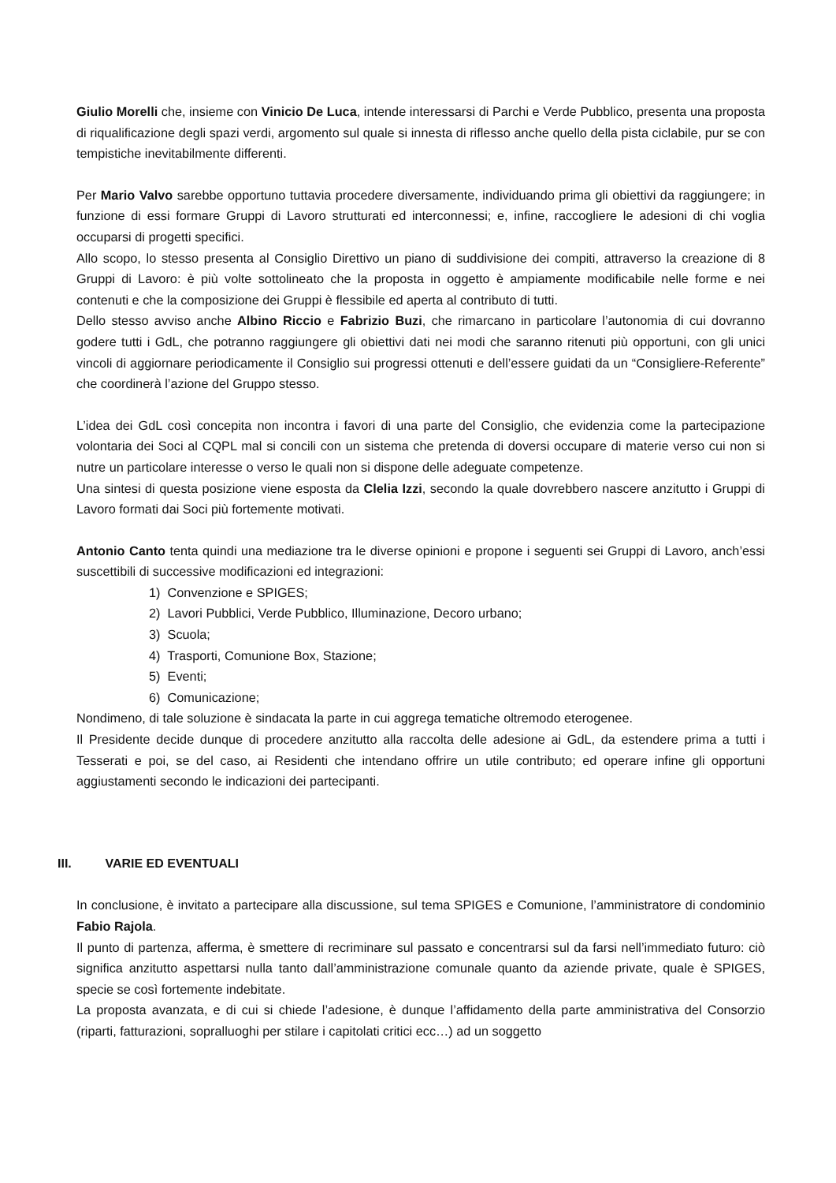Giulio Morelli che, insieme con Vinicio De Luca, intende interessarsi di Parchi e Verde Pubblico, presenta una proposta di riqualificazione degli spazi verdi, argomento sul quale si innesta di riflesso anche quello della pista ciclabile, pur se con tempistiche inevitabilmente differenti.
Per Mario Valvo sarebbe opportuno tuttavia procedere diversamente, individuando prima gli obiettivi da raggiungere; in funzione di essi formare Gruppi di Lavoro strutturati ed interconnessi; e, infine, raccogliere le adesioni di chi voglia occuparsi di progetti specifici.
Allo scopo, lo stesso presenta al Consiglio Direttivo un piano di suddivisione dei compiti, attraverso la creazione di 8 Gruppi di Lavoro: è più volte sottolineato che la proposta in oggetto è ampiamente modificabile nelle forme e nei contenuti e che la composizione dei Gruppi è flessibile ed aperta al contributo di tutti.
Dello stesso avviso anche Albino Riccio e Fabrizio Buzi, che rimarcano in particolare l’autonomia di cui dovranno godere tutti i GdL, che potranno raggiungere gli obiettivi dati nei modi che saranno ritenuti più opportuni, con gli unici vincoli di aggiornare periodicamente il Consiglio sui progressi ottenuti e dell’essere guidati da un “Consigliere-Referente” che coordinerà l’azione del Gruppo stesso.
L’idea dei GdL così concepita non incontra i favori di una parte del Consiglio, che evidenzia come la partecipazione volontaria dei Soci al CQPL mal si concili con un sistema che pretenda di doversi occupare di materie verso cui non si nutre un particolare interesse o verso le quali non si dispone delle adeguate competenze.
Una sintesi di questa posizione viene esposta da Clelia Izzi, secondo la quale dovrebbero nascere anzitutto i Gruppi di Lavoro formati dai Soci più fortemente motivati.
Antonio Canto tenta quindi una mediazione tra le diverse opinioni e propone i seguenti sei Gruppi di Lavoro, anch’essi suscettibili di successive modificazioni ed integrazioni:
1) Convenzione e SPIGES;
2) Lavori Pubblici, Verde Pubblico, Illuminazione, Decoro urbano;
3) Scuola;
4) Trasporti, Comunione Box, Stazione;
5) Eventi;
6) Comunicazione;
Nondimeno, di tale soluzione è sindacata la parte in cui aggrega tematiche oltremodo eterogenee.
Il Presidente decide dunque di procedere anzitutto alla raccolta delle adesione ai GdL, da estendere prima a tutti i Tesserati e poi, se del caso, ai Residenti che intendano offrire un utile contributo; ed operare infine gli opportuni aggiustamenti secondo le indicazioni dei partecipanti.
III. VARIE ED EVENTUALI
In conclusione, è invitato a partecipare alla discussione, sul tema SPIGES e Comunione, l’amministratore di condominio Fabio Rajola.
Il punto di partenza, afferma, è smettere di recriminare sul passato e concentrarsi sul da farsi nell’immediato futuro: ciò significa anzitutto aspettarsi nulla tanto dall’amministrazione comunale quanto da aziende private, quale è SPIGES, specie se così fortemente indebitate.
La proposta avanzata, e di cui si chiede l’adesione, è dunque l’affidamento della parte amministrativa del Consorzio (riparti, fatturazioni, sopralluoghi per stilare i capitolati critici ecc…) ad un soggetto